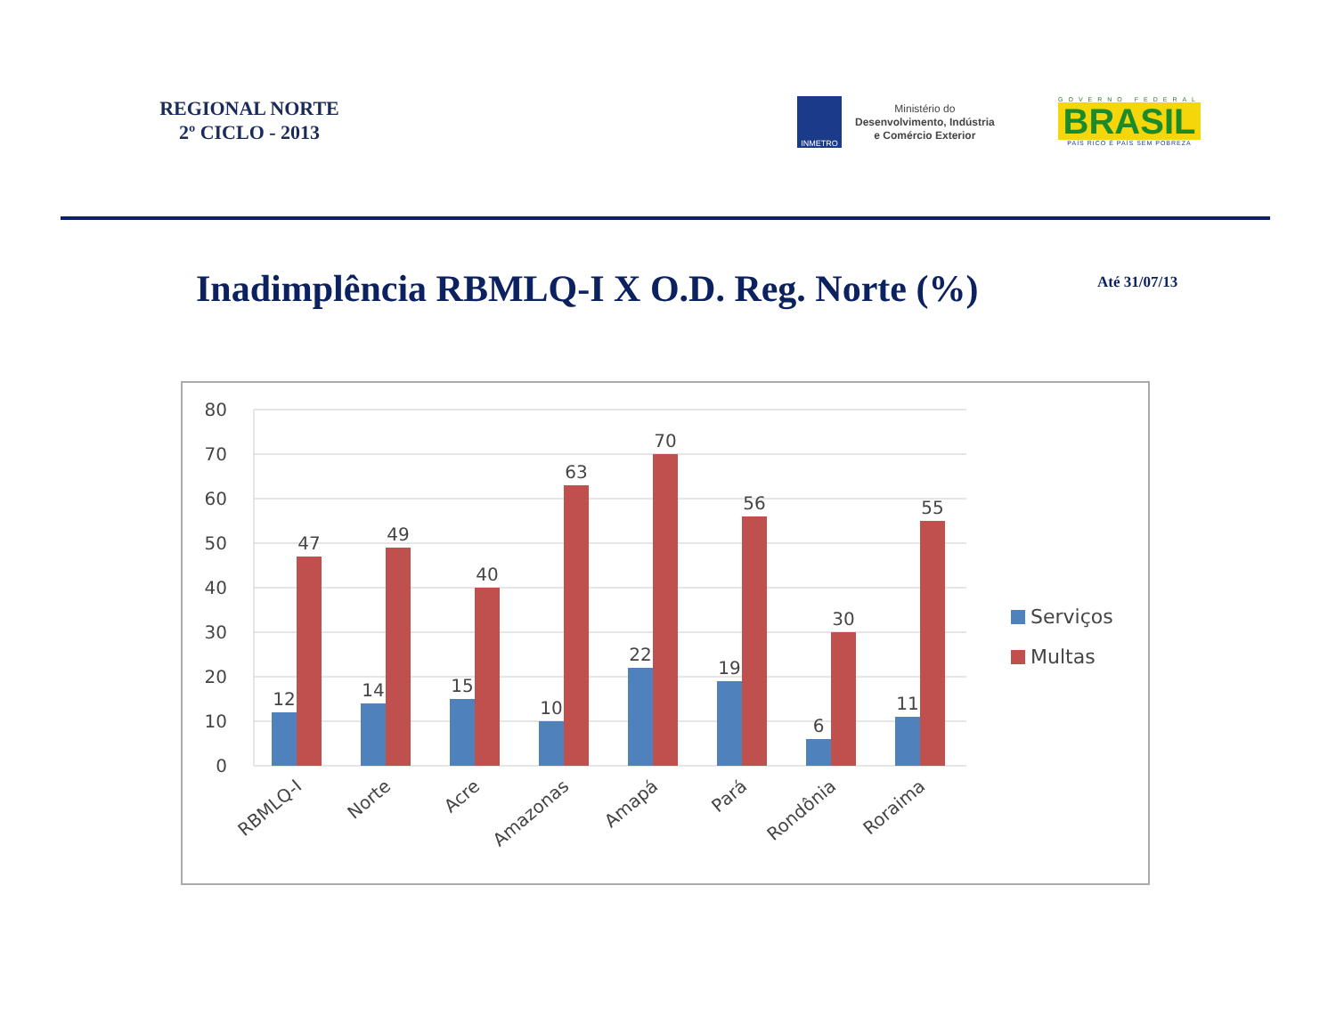REGIONAL NORTE
2º CICLO - 2013
INMETRO
Ministério do
Desenvolvimento, Indústria
e Comércio Exterior
GOVERNO FEDERAL
BRASIL
PAÍS RICO É PAÍS SEM POBREZA
Inadimplência RBMLQ-I X O.D. Reg. Norte (%)
Até 31/07/13
0
10
20
30
40
50
60
70
80
12
47
14
49
15
40
10
63
22
70
19
56
6
30
11
55
RBMLQ-I
Norte
Acre
Amazonas
Amapá
Pará
Rondônia
Roraima
Serviços
Multas